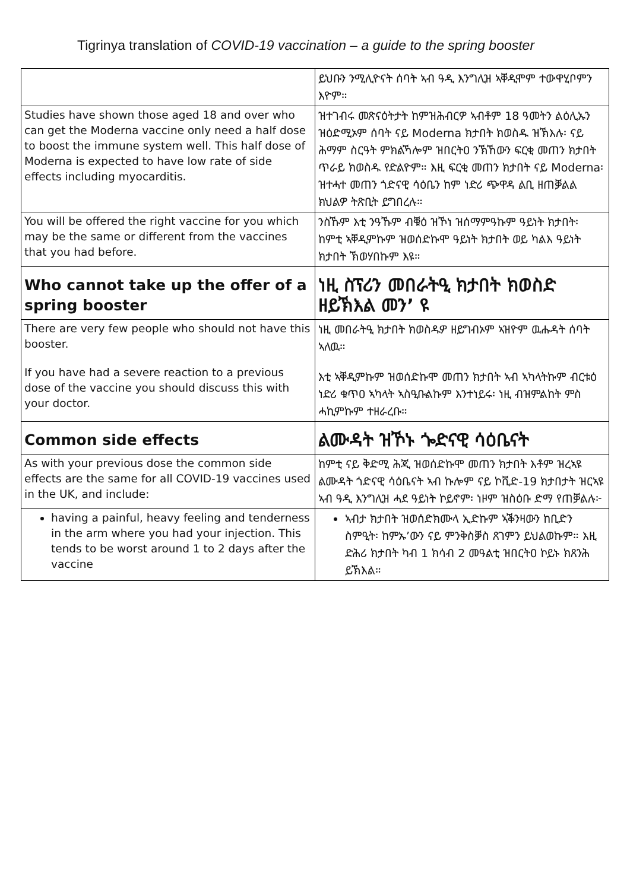Tigrinya translation of COVID-19 vaccination – a guide to the spring booster
| | ይህቡን ንሚሊዮናት ሰባት ኣብ ዓዲ እንግሊዝ ኣቐዲሞም ተውዋሂቦምን እዮም። |
| Studies have shown those aged 18 and over who can get the Moderna vaccine only need a half dose to boost the immune system well. This half dose of Moderna is expected to have low rate of side effects including myocarditis. | ዝተገብሩ መጽናዕትታት ከምዝሕብርዎ ኣብቶም 18 ዓመትን ልዕሊኡን ዝዕድሚኦም ሰባት ናይ Moderna ክታበት ክወስዱ ዝኽእሉ፡ ናይ ሕማም ስርዓት ምክልኻሎም ዝበርትዐ ንኽኸውን ፍርቂ መጠን ክታበት ጥራይ ክወስዱ የድልዮም። እዚ ፍርቂ መጠን ክታበት ናይ Moderna፡ ዝተሓተ መጠን ጎድናዊ ሳዕቤን ከም ነድሪ ጭዋዳ ልቢ ዘጠቓልል ክህልዎ ትጽቢት ይግበረሉ። |
| You will be offered the right vaccine for you which may be the same or different from the vaccines that you had before. | ንስኹም እቲ ንዓኹም ብቑዕ ዝኾነ ዝሰማምዓኩም ዓይነት ክታበት፡ ከምቲ ኣቐዲምኩም ዝወሰድኩሞ ዓይነት ክታበት ወይ ካልእ ዓይነት ክታበት ኽወሃበኩም እዩ። |
| Who cannot take up the offer of a spring booster | ነዚ ስፕሪን መበራትዒ ክታበት ክወስድ ዘይኽእል መን’ ዩ |
| There are very few people who should not have this booster. If you have had a severe reaction to a previous dose of the vaccine you should discuss this with your doctor. | ነዚ መበራትዒ ክታበት ክወስዱዎ ዘይግብኦም ኣዝዮም ዉሑዳት ሰባት ኣለዉ። እቲ ኣቐዲምኩም ዝወሰድኩሞ መጠን ክታበት ኣብ ኣካላትኩም ብርቱዕ ነድሪ ቁጥዐ ኣካላት ኣስዒቡልኩም እንተነይሩ፡ ነዚ ብዝምልከት ምስ ሓኪምኩም ተዘራረቡ። |
| Common side effects | ልሙዳት ዝኾኑ ጐድናዊ ሳዕቤናት |
| As with your previous dose the common side effects are the same for all COVID-19 vaccines used in the UK, and include: | ከምቲ ናይ ቅድሚ ሕጂ ዝወሰድኩሞ መጠን ክታበት እቶም ዝረኣዩ ልሙዳት ጎድናዊ ሳዕቤናት ኣብ ኩሎም ናይ ኮቪድ-19 ክታበታት ዝርኣዩ ኣብ ዓዲ እንግሊዝ ሓደ ዓይነት ኮይኖም፡ ነዞም ዝስዕቡ ድማ የጠቓልሉ፦ |
| having a painful, heavy feeling and tenderness in the arm where you had your injection. This tends to be worst around 1 to 2 days after the vaccine | ኣብታ ክታበት ዝወሰድክሙላ ኢድኩም ኣቕንዛውን ከቢድን ስምዒት፡ ከምኡ’ውን ናይ ምንቅስቓስ ጸገምን ይህልወኩም። እዚ ድሕሪ ክታበት ካብ 1 ክሳብ 2 መዓልቲ ዝበርትዐ ኮይኑ ክጸንሕ ይኽእል። |